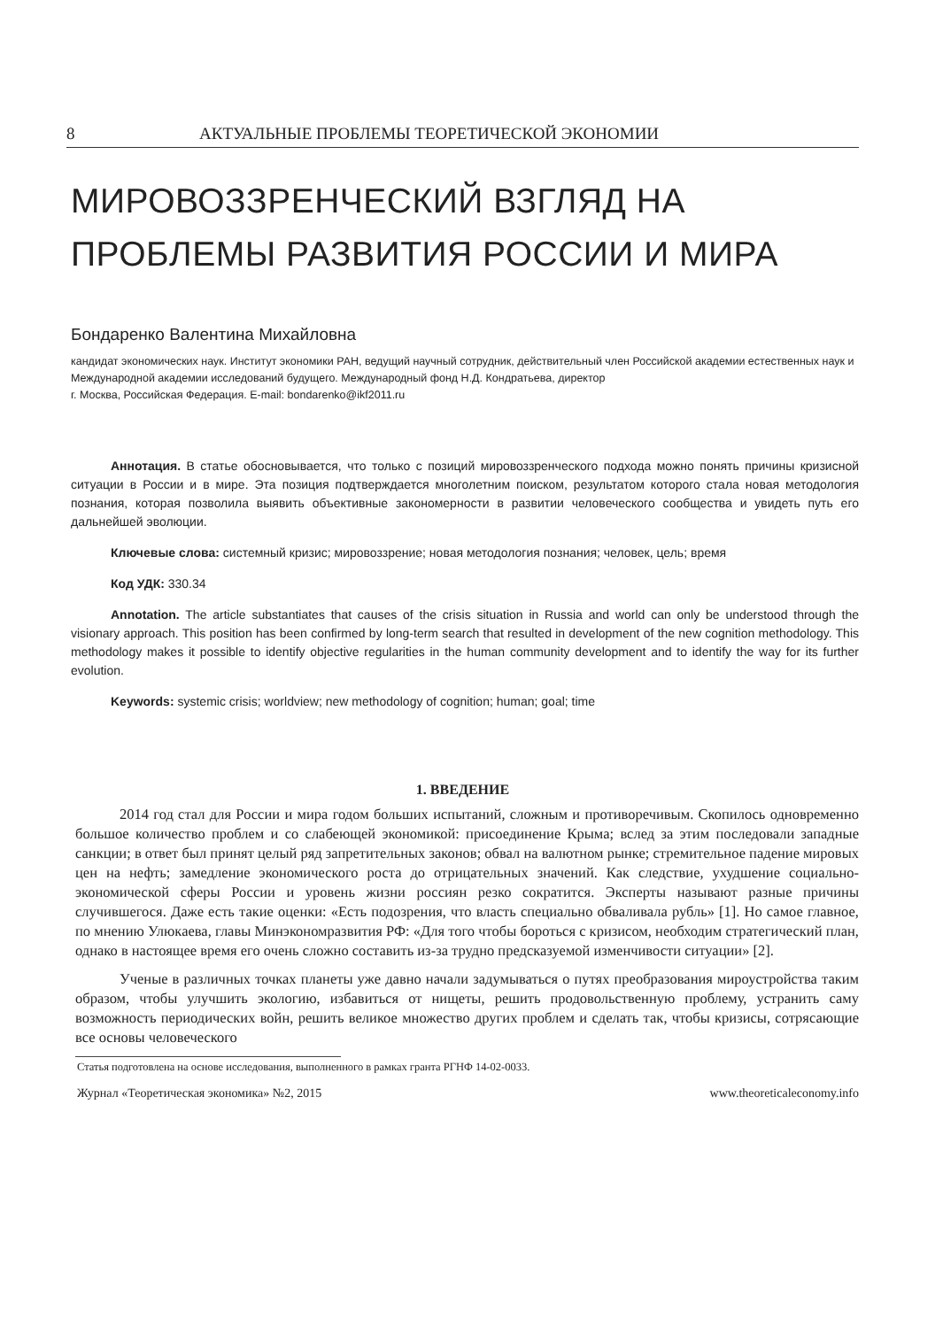8 АКТУАЛЬНЫЕ ПРОБЛЕМЫ ТЕОРЕТИЧЕСКОЙ ЭКОНОМИИ
МИРОВОЗЗРЕНЧЕСКИЙ ВЗГЛЯД НА
ПРОБЛЕМЫ РАЗВИТИЯ РОССИИ И МИРА
Бондаренко Валентина Михайловна
кандидат экономических наук. Институт экономики РАН, ведущий научный сотрудник, действительный член Российской академии естественных наук и Международной академии исследований будущего. Международный фонд Н.Д. Кондратьева, директор
г. Москва, Российская Федерация. E-mail: bondarenko@ikf2011.ru
Аннотация. В статье обосновывается, что только с позиций мировоззренческого подхода можно понять причины кризисной ситуации в России и в мире. Эта позиция подтверждается многолетним поиском, результатом которого стала новая методология познания, которая позволила выявить объективные закономерности в развитии человеческого сообщества и увидеть путь его дальнейшей эволюции.
Ключевые слова: системный кризис; мировоззрение; новая методология познания; человек, цель; время
Код УДК: 330.34
Annotation. The article substantiates that causes of the crisis situation in Russia and world can only be understood through the visionary approach. This position has been confirmed by long-term search that resulted in development of the new cognition methodology. This methodology makes it possible to identify objective regularities in the human community development and to identify the way for its further evolution.
Keywords: systemic crisis; worldview; new methodology of cognition; human; goal; time
1. ВВЕДЕНИЕ
2014 год стал для России и мира годом больших испытаний, сложным и противоречивым. Скопилось одновременно большое количество проблем и со слабеющей экономикой: присоединение Крыма; вслед за этим последовали западные санкции; в ответ был принят целый ряд запретительных законов; обвал на валютном рынке; стремительное падение мировых цен на нефть; замедление экономического роста до отрицательных значений. Как следствие, ухудшение социально-экономической сферы России и уровень жизни россиян резко сократится. Эксперты называют разные причины случившегося. Даже есть такие оценки: «Есть подозрения, что власть специально обваливала рубль» [1]. Но самое главное, по мнению Улюкаева, главы Минэкономразвития РФ: «Для того чтобы бороться с кризисом, необходим стратегический план, однако в настоящее время его очень сложно составить из-за трудно предсказуемой изменчивости ситуации» [2].
Ученые в различных точках планеты уже давно начали задумываться о путях преобразования мироустройства таким образом, чтобы улучшить экологию, избавиться от нищеты, решить продовольственную проблему, устранить саму возможность периодических войн, решить великое множество других проблем и сделать так, чтобы кризисы, сотрясающие все основы человеческого
Статья подготовлена на основе исследования, выполненного в рамках гранта РГНФ 14-02-0033.
Журнал «Теоретическая экономика» №2, 2015 www.theoreticaleconomy.info